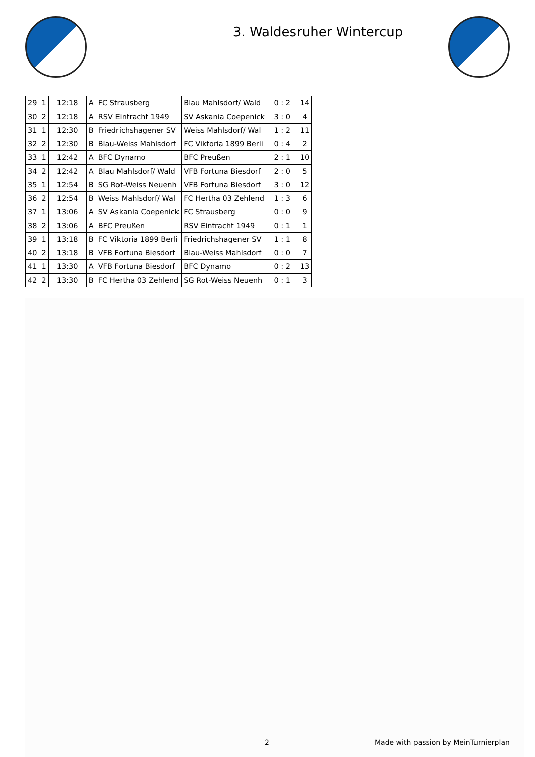3. Waldesruher Wintercup
| 29 | 1 | 12:18 | A | FC Strausberg | Blau Mahlsdorf/ Wald | 0 : 2 | 14 |
| 30 | 2 | 12:18 | A | RSV Eintracht 1949 | SV Askania Coepenick | 3 : 0 | 4 |
| 31 | 1 | 12:30 | B | Friedrichshagener SV | Weiss Mahlsdorf/ Wal | 1 : 2 | 11 |
| 32 | 2 | 12:30 | B | Blau-Weiss Mahlsdorf | FC Viktoria 1899 Berli | 0 : 4 | 2 |
| 33 | 1 | 12:42 | A | BFC Dynamo | BFC Preußen | 2 : 1 | 10 |
| 34 | 2 | 12:42 | A | Blau Mahlsdorf/ Wald | VFB Fortuna Biesdorf | 2 : 0 | 5 |
| 35 | 1 | 12:54 | B | SG Rot-Weiss Neuenh | VFB Fortuna Biesdorf | 3 : 0 | 12 |
| 36 | 2 | 12:54 | B | Weiss Mahlsdorf/ Wal | FC Hertha 03 Zehlend | 1 : 3 | 6 |
| 37 | 1 | 13:06 | A | SV Askania Coepenick | FC Strausberg | 0 : 0 | 9 |
| 38 | 2 | 13:06 | A | BFC Preußen | RSV Eintracht 1949 | 0 : 1 | 1 |
| 39 | 1 | 13:18 | B | FC Viktoria 1899 Berli | Friedrichshagener SV | 1 : 1 | 8 |
| 40 | 2 | 13:18 | B | VFB Fortuna Biesdorf | Blau-Weiss Mahlsdorf | 0 : 0 | 7 |
| 41 | 1 | 13:30 | A | VFB Fortuna Biesdorf | BFC Dynamo | 0 : 2 | 13 |
| 42 | 2 | 13:30 | B | FC Hertha 03 Zehlend | SG Rot-Weiss Neuenh | 0 : 1 | 3 |
2 Made with passion by MeinTurnierplan